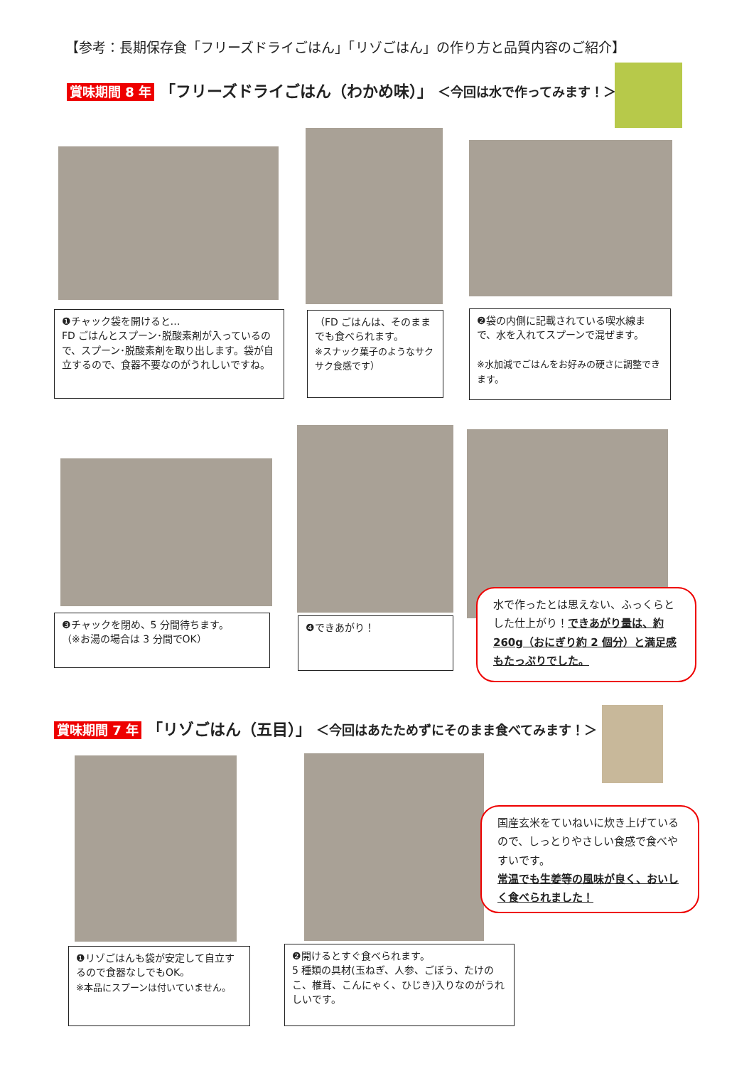【参考：長期保存食「フリーズドライごはん」「リゾごはん」の作り方と品質内容のご紹介】
賞味期間 8 年 「フリーズドライごはん（わかめ味）」 ＜今回は水で作ってみます！＞
❶チャック袋を開けると…
FD ごはんとスプーン･脱酸素剤が入っているので、スプーン･脱酸素剤を取り出します。袋が自立するので、食器不要なのがうれしいですね。
（FD ごはんは、そのままでも食べられます。
※スナック菓子のようなサクサク食感です）
❷袋の内側に記載されている喫水線まで、水を入れてスプーンで混ぜます。
※水加減でごはんをお好みの硬さに調整できます。
❸チャックを閉め、5 分間待ちます。
（※お湯の場合は 3 分間でOK）
❹できあがり！
水で作ったとは思えない、ふっくらとした仕上がり！できあがり量は、約 260g（おにぎり約 2 個分）と満足感もたっぷりでした。
賞味期間 7 年 「リゾごはん（五目）」 ＜今回はあたためずにそのまま食べてみます！＞
国産玄米をていねいに炊き上げているので、しっとりやさしい食感で食べやすいです。
常温でも生姜等の風味が良く、おいしく食べられました！
❶リゾごはんも袋が安定して自立するので食器なしでもOK。
※本品にスプーンは付いていません。
❷開けるとすぐ食べられます。
5 種類の具材(玉ねぎ、人参、ごぼう、たけのこ、椎茸、こんにゃく、ひじき)入りなのがうれしいです。